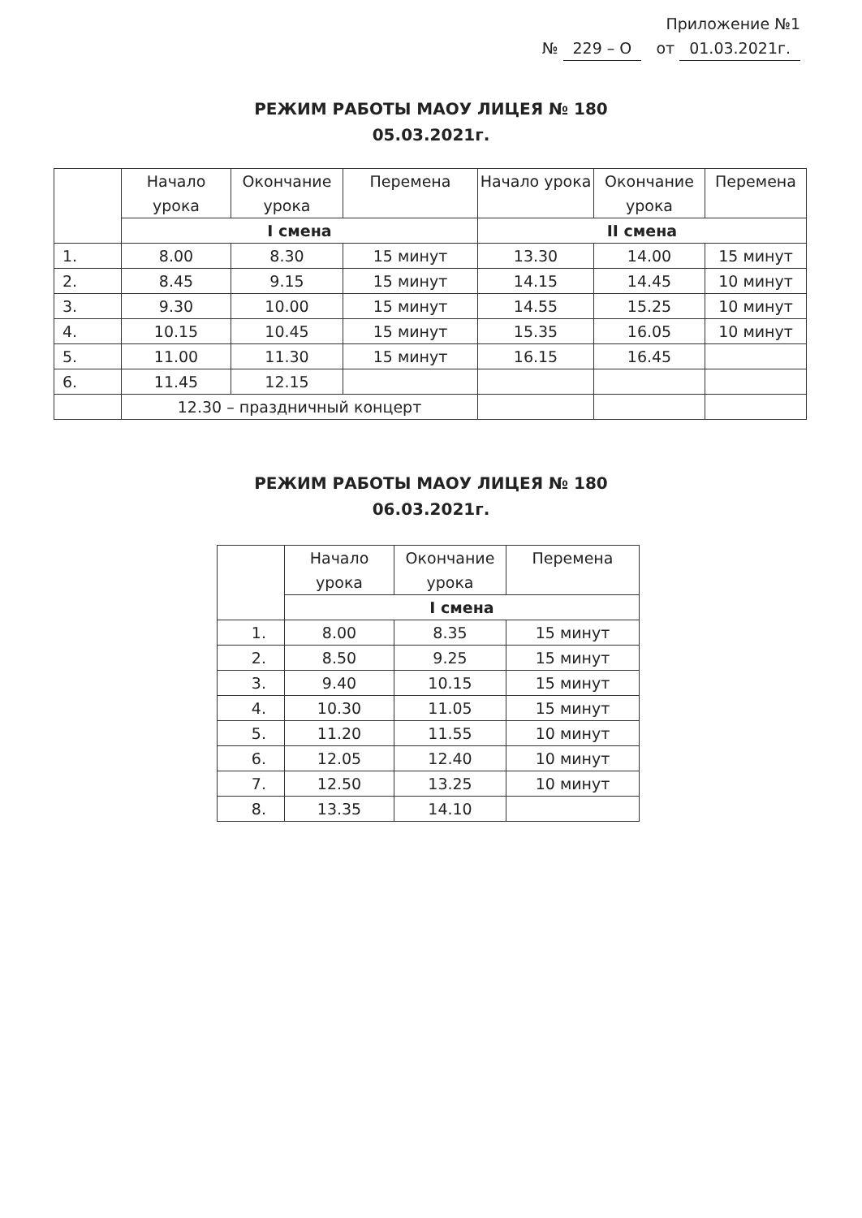Приложение №1
№ 229 – О от 01.03.2021г.
РЕЖИМ РАБОТЫ МАОУ ЛИЦЕЯ № 180
05.03.2021г.
| | Начало урока | Окончание урока | Перемена | Начало урока | Окончание урока | Перемена |
| | I смена | | | II смена | | |
| 1. | 8.00 | 8.30 | 15 минут | 13.30 | 14.00 | 15 минут |
| 2. | 8.45 | 9.15 | 15 минут | 14.15 | 14.45 | 10 минут |
| 3. | 9.30 | 10.00 | 15 минут | 14.55 | 15.25 | 10 минут |
| 4. | 10.15 | 10.45 | 15 минут | 15.35 | 16.05 | 10 минут |
| 5. | 11.00 | 11.30 | 15 минут | 16.15 | 16.45 | |
| 6. | 11.45 | 12.15 | | | | |
| | 12.30 – праздничный концерт | | | | | |
РЕЖИМ РАБОТЫ МАОУ ЛИЦЕЯ № 180
06.03.2021г.
| | Начало урока | Окончание урока | Перемена |
| | I смена | | |
| 1. | 8.00 | 8.35 | 15 минут |
| 2. | 8.50 | 9.25 | 15 минут |
| 3. | 9.40 | 10.15 | 15 минут |
| 4. | 10.30 | 11.05 | 15 минут |
| 5. | 11.20 | 11.55 | 10 минут |
| 6. | 12.05 | 12.40 | 10 минут |
| 7. | 12.50 | 13.25 | 10 минут |
| 8. | 13.35 | 14.10 | |